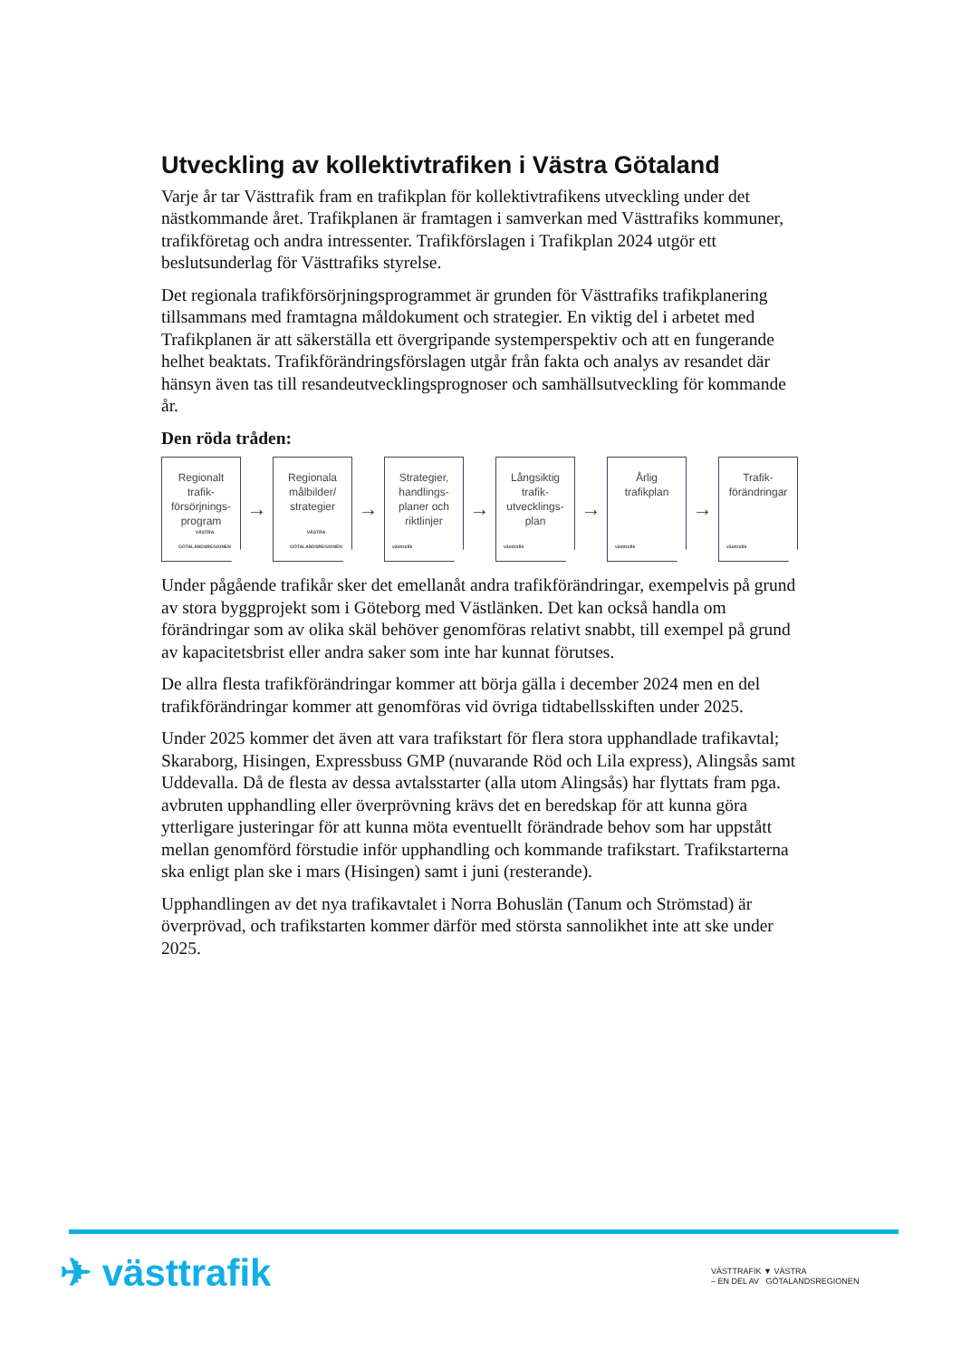Utveckling av kollektivtrafiken i Västra Götaland
Varje år tar Västtrafik fram en trafikplan för kollektivtrafikens utveckling under det nästkommande året. Trafikplanen är framtagen i samverkan med Västtrafiks kommuner, trafikföretag och andra intressenter. Trafikförslagen i Trafikplan 2024 utgör ett beslutsunderlag för Västtrafiks styrelse.
Det regionala trafikförsörjningsprogrammet är grunden för Västtrafiks trafikplanering tillsammans med framtagna måldokument och strategier. En viktig del i arbetet med Trafikplanen är att säkerställa ett övergripande systemperspektiv och att en fungerande helhet beaktats. Trafikförändringsförslagen utgår från fakta och analys av resandet där hänsyn även tas till resandeutvecklingsprognoser och samhällsutveckling för kommande år.
Den röda tråden:
Regionalt
trafik-
försörjnings-
program
VÄSTRA GÖTALANDSREGIONEN
→
Regionala
målbilder/
strategier
VÄSTRA GÖTALANDSREGIONEN
→
Strategier,
handlings-
planer och
riktlinjer
västtrafik
→
Långsiktig
trafik-
utvecklings-
plan
västtrafik
→
Årlig
trafikplan
västtrafik
→
Trafik-
förändringar
västtrafik
Under pågående trafikår sker det emellanåt andra trafikförändringar, exempelvis på grund av stora byggprojekt som i Göteborg med Västlänken. Det kan också handla om förändringar som av olika skäl behöver genomföras relativt snabbt, till exempel på grund av kapacitetsbrist eller andra saker som inte har kunnat förutses.
De allra flesta trafikförändringar kommer att börja gälla i december 2024 men en del trafikförändringar kommer att genomföras vid övriga tidtabellsskiften under 2025.
Under 2025 kommer det även att vara trafikstart för flera stora upphandlade trafikavtal; Skaraborg, Hisingen, Expressbuss GMP (nuvarande Röd och Lila express), Alingsås samt Uddevalla. Då de flesta av dessa avtalsstarter (alla utom Alingsås) har flyttats fram pga. avbruten upphandling eller överprövning krävs det en beredskap för att kunna göra ytterligare justeringar för att kunna möta eventuellt förändrade behov som har uppstått mellan genomförd förstudie inför upphandling och kommande trafikstart. Trafikstarterna ska enligt plan ske i mars (Hisingen) samt i juni (resterande).
Upphandlingen av det nya trafikavtalet i Norra Bohuslän (Tanum och Strömstad) är överprövad, och trafikstarten kommer därför med största sannolikhet inte att ske under 2025.
✈ västtrafik
VÄSTTRAFIK ▼ VÄSTRA
– EN DEL AV GÖTALANDSREGIONEN